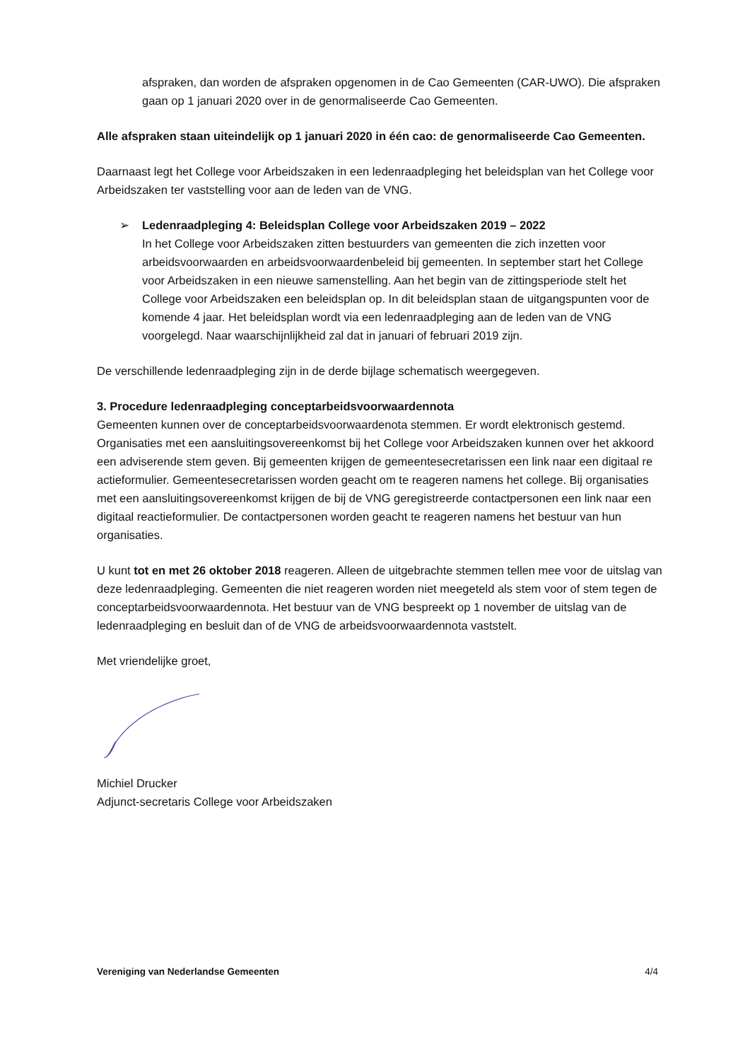afspraken, dan worden de afspraken opgenomen in de Cao Gemeenten (CAR-UWO). Die afspraken gaan op 1 januari 2020 over in de genormaliseerde Cao Gemeenten.
Alle afspraken staan uiteindelijk op 1 januari 2020 in één cao: de genormaliseerde Cao Gemeenten.
Daarnaast legt het College voor Arbeidszaken in een ledenraadpleging het beleidsplan van het College voor Arbeidszaken ter vaststelling voor aan de leden van de VNG.
➢ Ledenraadpleging 4: Beleidsplan College voor Arbeidszaken 2019 – 2022
In het College voor Arbeidszaken zitten bestuurders van gemeenten die zich inzetten voor arbeidsvoorwaarden en arbeidsvoorwaardenbeleid bij gemeenten. In september start het College voor Arbeidszaken in een nieuwe samenstelling. Aan het begin van de zittingsperiode stelt het College voor Arbeidszaken een beleidsplan op. In dit beleidsplan staan de uitgangspunten voor de komende 4 jaar. Het beleidsplan wordt via een ledenraadpleging aan de leden van de VNG voorgelegd. Naar waarschijnlijkheid zal dat in januari of februari 2019 zijn.
De verschillende ledenraadpleging zijn in de derde bijlage schematisch weergegeven.
3. Procedure ledenraadpleging conceptarbeidsvoorwaardennota
Gemeenten kunnen over de conceptarbeidsvoorwaardenota stemmen. Er wordt elektronisch gestemd. Organisaties met een aansluitingsovereenkomst bij het College voor Arbeidszaken kunnen over het akkoord een adviserende stem geven. Bij gemeenten krijgen de gemeentesecretarissen een link naar een digitaal re actieformulier. Gemeentesecretarissen worden geacht om te reageren namens het college. Bij organisaties met een aansluitingsovereenkomst krijgen de bij de VNG geregistreerde contactpersonen een link naar een digitaal reactieformulier. De contactpersonen worden geacht te reageren namens het bestuur van hun organisaties.
U kunt tot en met 26 oktober 2018 reageren. Alleen de uitgebrachte stemmen tellen mee voor de uitslag van deze ledenraadpleging. Gemeenten die niet reageren worden niet meegeteld als stem voor of stem tegen de conceptarbeidsvoorwaardennota. Het bestuur van de VNG bespreekt op 1 november de uitslag van de ledenraadpleging en besluit dan of de VNG de arbeidsvoorwaardennota vaststelt.
Met vriendelijke groet,
Michiel Drucker
Adjunct-secretaris College voor Arbeidszaken
Vereniging van Nederlandse Gemeenten 4/4